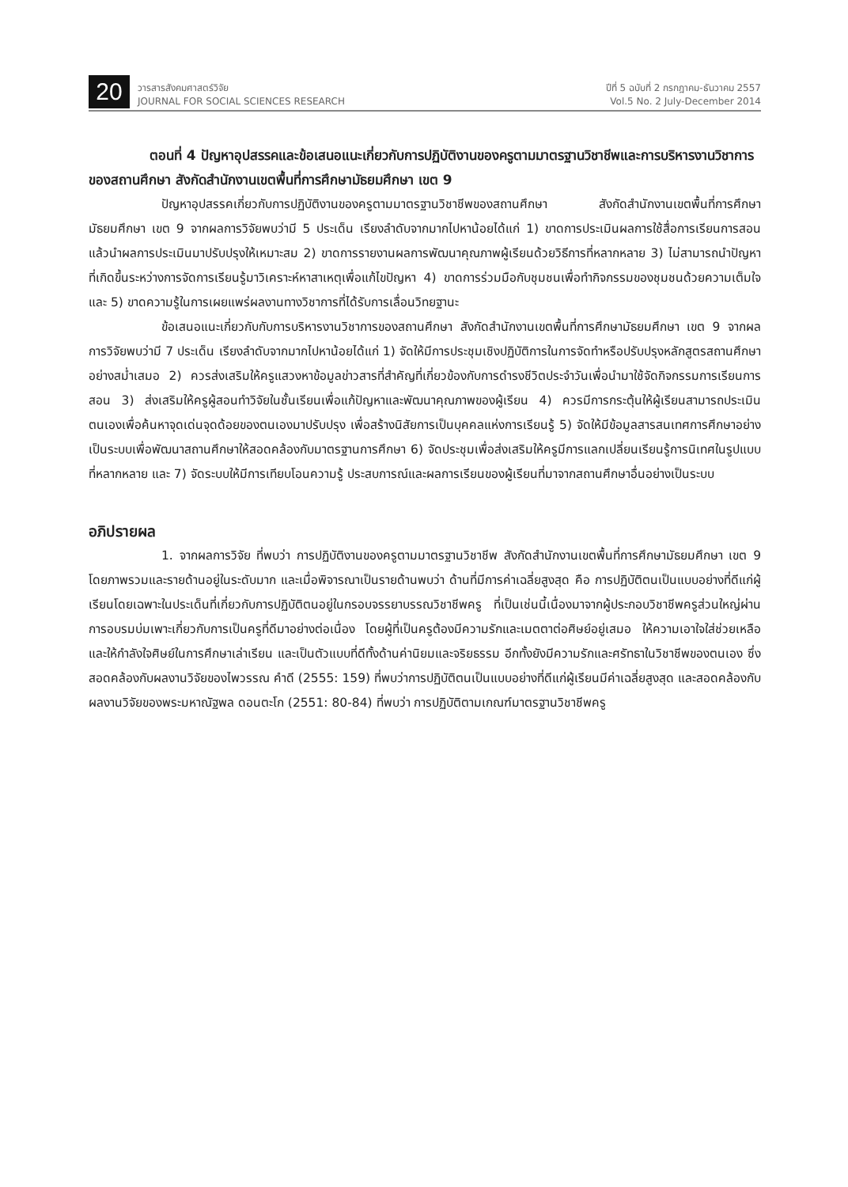20
วารสารสังคมศาสตร์วิจัย
JOURNAL FOR SOCIAL SCIENCES RESEARCH
ปีที่ 5 ฉบับที่ 2 กรกฎาคม-ธันวาคม 2557
Vol.5 No. 2 July-December 2014
ตอนที่ 4 ปัญหาอุปสรรคและข้อเสนอแนะเกี่ยวกับการปฏิบัติงานของครูตามมาตรฐานวิชาชีพและการบริหารงานวิชาการของสถานศึกษา สังกัดสำนักงานเขตพื้นที่การศึกษามัธยมศึกษา เขต 9
ปัญหาอุปสรรคเกี่ยวกับการปฏิบัติงานของครูตามมาตรฐานวิชาชีพของสถานศึกษา สังกัดสำนักงานเขตพื้นที่การศึกษามัธยมศึกษา เขต 9 จากผลการวิจัยพบว่ามี 5 ประเด็น เรียงลำดับจากมากไปหาน้อยได้แก่ 1) ขาดการประเมินผลการใช้สื่อการเรียนการสอนแล้วนำผลการประเมินมาปรับปรุงให้เหมาะสม 2) ขาดการรายงานผลการพัฒนาคุณภาพผู้เรียนด้วยวิธีการที่หลากหลาย 3) ไม่สามารถนำปัญหาที่เกิดขึ้นระหว่างการจัดการเรียนรู้มาวิเคราะห์หาสาเหตุเพื่อแก้ไขปัญหา 4) ขาดการร่วมมือกับชุมชนเพื่อทำกิจกรรมของชุมชนด้วยความเต็มใจ และ 5) ขาดความรู้ในการเผยแพร่ผลงานทางวิชาการที่ได้รับการเลื่อนวิทยฐานะ
ข้อเสนอแนะเกี่ยวกับกับการบริหารงานวิชาการของสถานศึกษา สังกัดสำนักงานเขตพื้นที่การศึกษามัธยมศึกษา เขต 9 จากผลการวิจัยพบว่ามี 7 ประเด็น เรียงลำดับจากมากไปหาน้อยได้แก่ 1) จัดให้มีการประชุมเชิงปฏิบัติการในการจัดทำหรือปรับปรุงหลักสูตรสถานศึกษาอย่างสม่ำเสมอ 2) ควรส่งเสริมให้ครูแสวงหาข้อมูลข่าวสารที่สำคัญที่เกี่ยวข้องกับการดำรงชีวิตประจำวันเพื่อนำมาใช้จัดกิจกรรมการเรียนการสอน 3) ส่งเสริมให้ครูผู้สอนทำวิจัยในชั้นเรียนเพื่อแก้ปัญหาและพัฒนาคุณภาพของผู้เรียน 4) ควรมีการกระตุ้นให้ผู้เรียนสามารถประเมินตนเองเพื่อค้นหาจุดเด่นจุดด้อยของตนเองมาปรับปรุง เพื่อสร้างนิสัยการเป็นบุคคลแห่งการเรียนรู้ 5) จัดให้มีข้อมูลสารสนเทศการศึกษาอย่างเป็นระบบเพื่อพัฒนาสถานศึกษาให้สอดคล้องกับมาตรฐานการศึกษา 6) จัดประชุมเพื่อส่งเสริมให้ครูมีการแลกเปลี่ยนเรียนรู้การนิเทศในรูปแบบที่หลากหลาย และ 7) จัดระบบให้มีการเทียบโอนความรู้ ประสบการณ์และผลการเรียนของผู้เรียนที่มาจากสถานศึกษาอื่นอย่างเป็นระบบ
อภิปรายผล
1. จากผลการวิจัย ที่พบว่า การปฏิบัติงานของครูตามมาตรฐานวิชาชีพ สังกัดสำนักงานเขตพื้นที่การศึกษามัธยมศึกษา เขต 9 โดยภาพรวมและรายด้านอยู่ในระดับมาก และเมื่อพิจารณาเป็นรายด้านพบว่า ด้านที่มีการค่าเฉลี่ยสูงสุด คือ การปฏิบัติตนเป็นแบบอย่างที่ดีแก่ผู้เรียนโดยเฉพาะในประเด็นที่เกี่ยวกับการปฏิบัติตนอยู่ในกรอบจรรยาบรรณวิชาชีพครู ที่เป็นเช่นนี้เนื่องมาจากผู้ประกอบวิชาชีพครูส่วนใหญ่ผ่านการอบรมบ่มเพาะเกี่ยวกับการเป็นครูที่ดีมาอย่างต่อเนื่อง โดยผู้ที่เป็นครูต้องมีความรักและเมตตาต่อศิษย์อยู่เสมอ ให้ความเอาใจใส่ช่วยเหลือและให้กำลังใจศิษย์ในการศึกษาเล่าเรียน และเป็นตัวแบบที่ดีทั้งด้านค่านิยมและจริยธรรม อีกทั้งยังมีความรักและศรัทธาในวิชาชีพของตนเอง ซึ่งสอดคล้องกับผลงานวิจัยของไพวรรณ คำดี (2555: 159) ที่พบว่าการปฏิบัติตนเป็นแบบอย่างที่ดีแก่ผู้เรียนมีค่าเฉลี่ยสูงสุด และสอดคล้องกับผลงานวิจัยของพระมหาณัฐพล ดอนตะโก (2551: 80-84) ที่พบว่า การปฏิบัติตามเกณฑ์มาตรฐานวิชาชีพครู